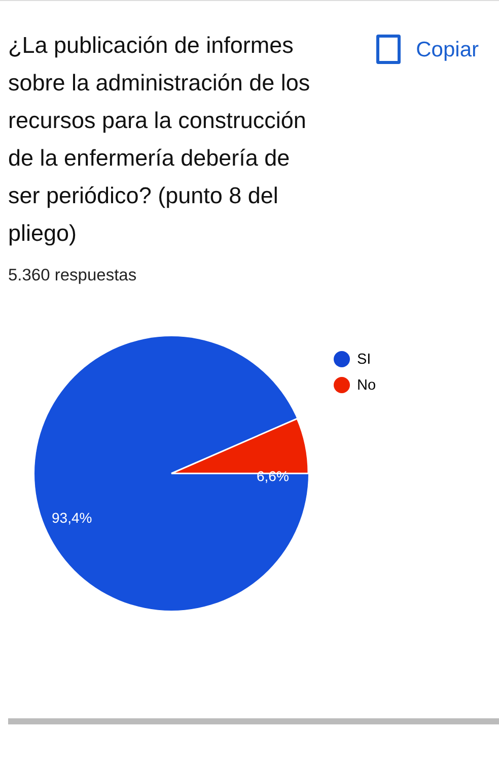¿La publicación de informes sobre la administración de los recursos para la construcción de la enfermería debería de ser periódico? (punto 8 del pliego)
Copiar
5.360 respuestas
6,6%
93,4%
SI
No